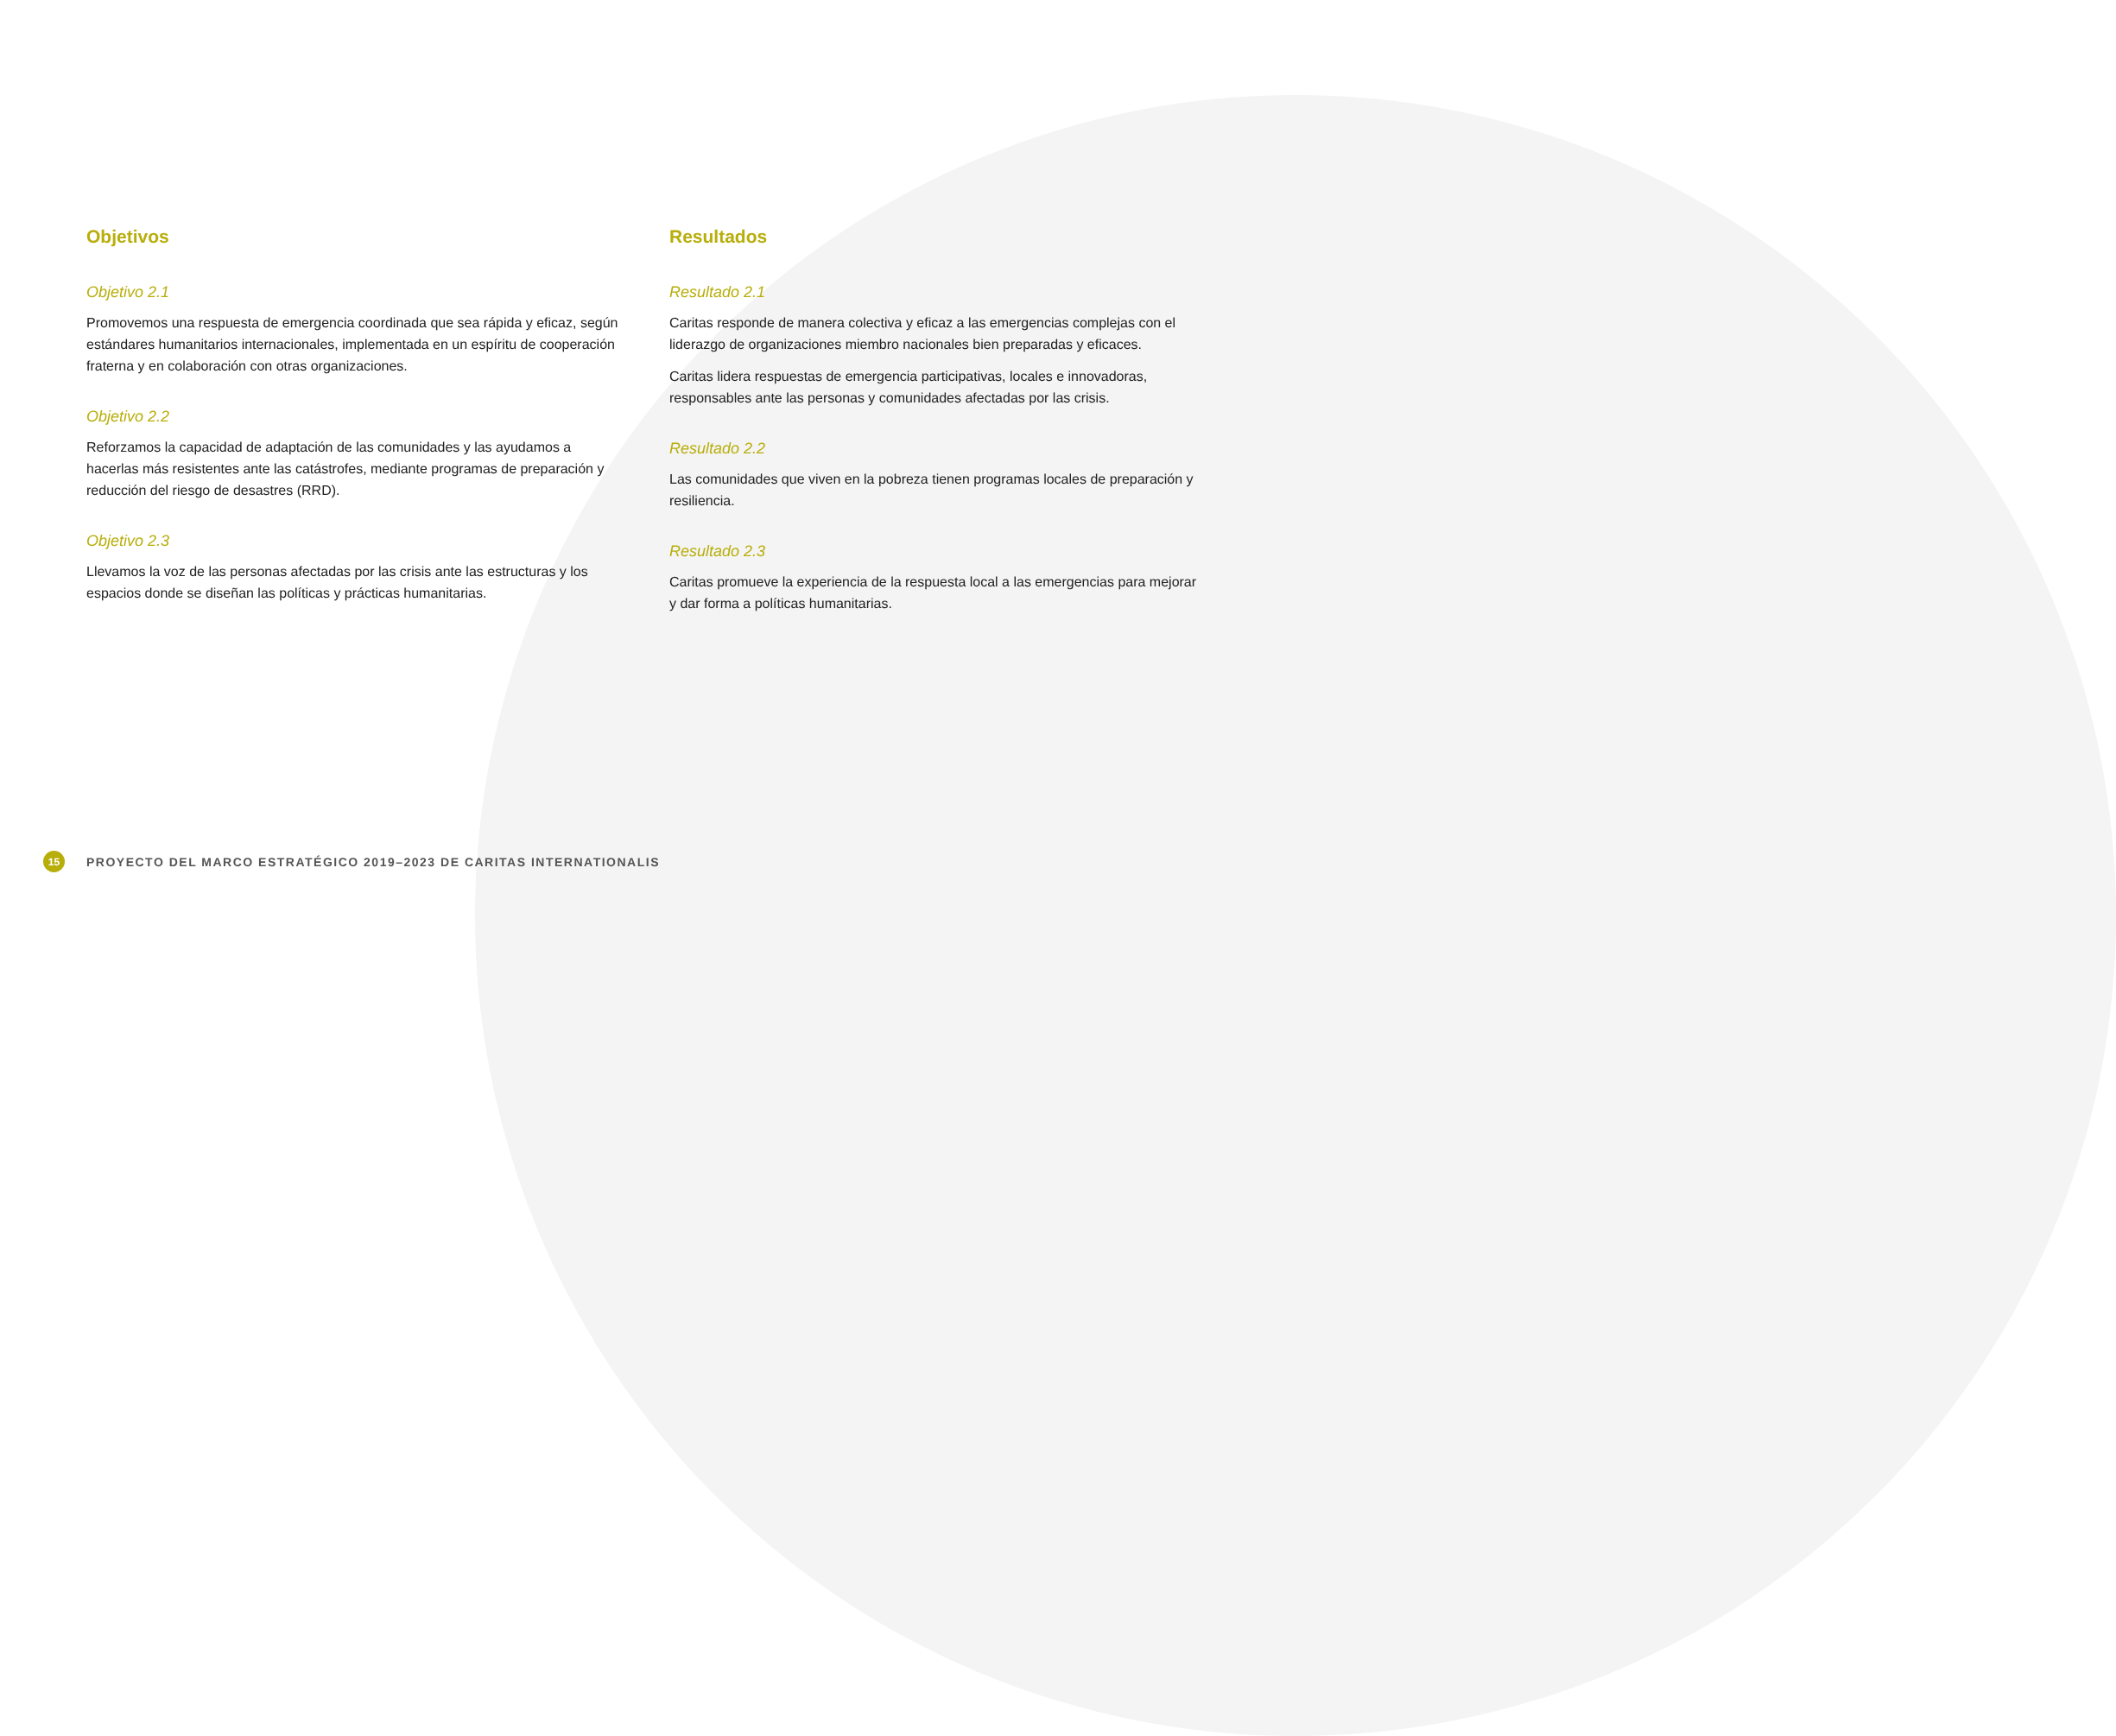Objetivos
Objetivo 2.1
Promovemos una respuesta de emergencia coordinada que sea rápida y eficaz, según estándares humanitarios internacionales, implementada en un espíritu de cooperación fraterna y en colaboración con otras organizaciones.
Objetivo 2.2
Reforzamos la capacidad de adaptación de las comunidades y las ayudamos a hacerlas más resistentes ante las catástrofes, mediante programas de preparación y reducción del riesgo de desastres (RRD).
Objetivo 2.3
Llevamos la voz de las personas afectadas por las crisis ante las estructuras y los espacios donde se diseñan las políticas y prácticas humanitarias.
Resultados
Resultado 2.1
Caritas responde de manera colectiva y eficaz a las emergencias complejas con el liderazgo de organizaciones miembro nacionales bien preparadas y eficaces.
Caritas lidera respuestas de emergencia participativas, locales e innovadoras, responsables ante las personas y comunidades afectadas por las crisis.
Resultado 2.2
Las comunidades que viven en la pobreza tienen programas locales de preparación y resiliencia.
Resultado 2.3
Caritas promueve la experiencia de la respuesta local a las emergencias para mejorar y dar forma a políticas humanitarias.
15 PROYECTO DEL MARCO ESTRATÉGICO 2019–2023 DE CARITAS INTERNATIONALIS